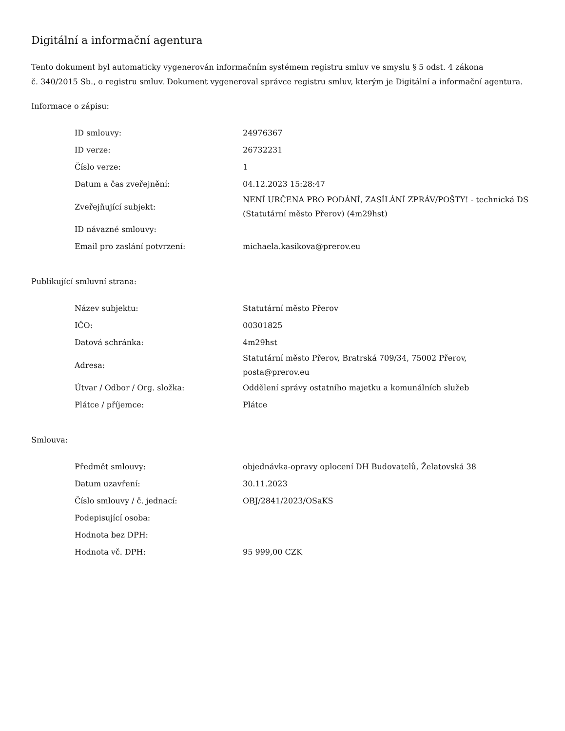Digitální a informační agentura
Tento dokument byl automaticky vygenerován informačním systémem registru smluv ve smyslu § 5 odst. 4 zákona
č. 340/2015 Sb., o registru smluv. Dokument vygeneroval správce registru smluv, kterým je Digitální a informační agentura.
Informace o zápisu:
| ID smlouvy: | 24976367 |
| ID verze: | 26732231 |
| Číslo verze: | 1 |
| Datum a čas zveřejnění: | 04.12.2023 15:28:47 |
| Zveřejňující subjekt: | NENÍ URČENA PRO PODÁNÍ, ZASÍLÁNÍ ZPRÁV/POŠTY! - technická DS (Statutární město Přerov) (4m29hst) |
| ID návazné smlouvy: | |
| Email pro zaslání potvrzení: | michaela.kasikova@prerov.eu |
Publikující smluvní strana:
| Název subjektu: | Statutární město Přerov |
| IČO: | 00301825 |
| Datová schránka: | 4m29hst |
| Adresa: | Statutární město Přerov, Bratrská 709/34, 75002 Přerov, posta@prerov.eu |
| Útvar / Odbor / Org. složka: | Oddělení správy ostatního majetku a komunálních služeb |
| Plátce / příjemce: | Plátce |
Smlouva:
| Předmět smlouvy: | objednávka-opravy oplocení DH Budovatelů, Želatovská 38 |
| Datum uzavření: | 30.11.2023 |
| Číslo smlouvy / č. jednací: | OBJ/2841/2023/OSaKS |
| Podepisující osoba: | |
| Hodnota bez DPH: | |
| Hodnota vč. DPH: | 95 999,00 CZK |